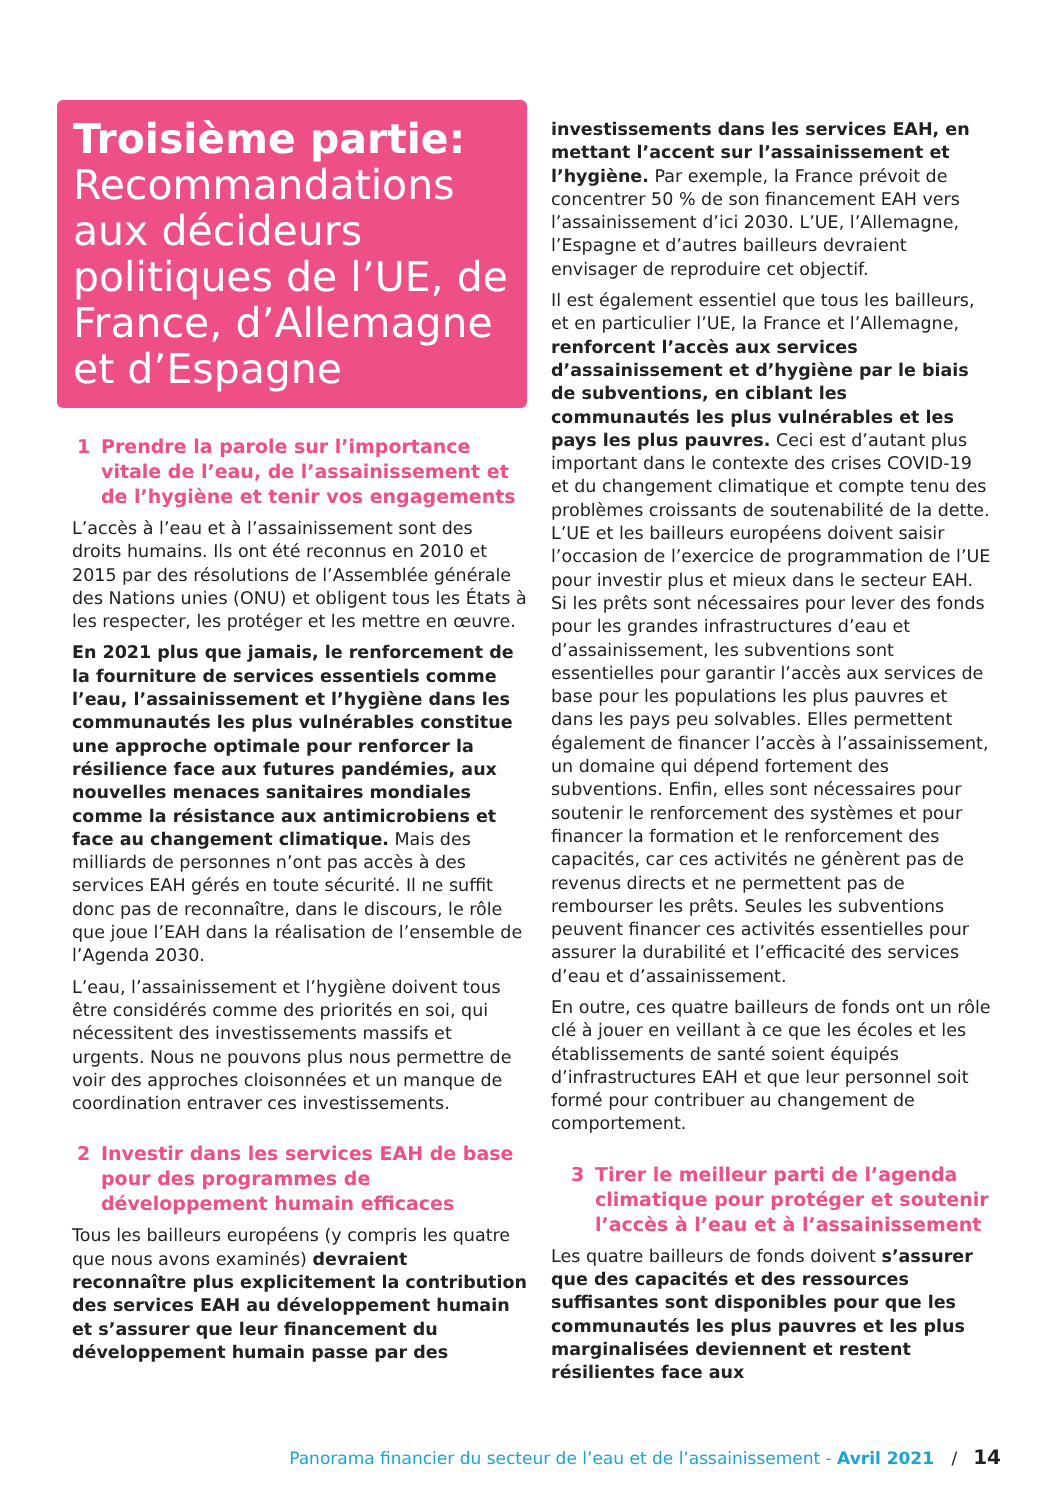Troisième partie:
Recommandations aux décideurs politiques de l’UE, de France, d’Allemagne et d’Espagne
1 Prendre la parole sur l’importance vitale de l’eau, de l’assainissement et de l’hygiène et tenir vos engagements
L’accès à l’eau et à l’assainissement sont des droits humains. Ils ont été reconnus en 2010 et 2015 par des résolutions de l’Assemblée générale des Nations unies (ONU) et obligent tous les États à les respecter, les protéger et les mettre en œuvre.
En 2021 plus que jamais, le renforcement de la fourniture de services essentiels comme l’eau, l’assainissement et l’hygiène dans les communautés les plus vulnérables constitue une approche optimale pour renforcer la résilience face aux futures pandémies, aux nouvelles menaces sanitaires mondiales comme la résistance aux antimicrobiens et face au changement climatique. Mais des milliards de personnes n’ont pas accès à des services EAH gérés en toute sécurité. Il ne suffit donc pas de reconnaître, dans le discours, le rôle que joue l’EAH dans la réalisation de l’ensemble de l’Agenda 2030.
L’eau, l’assainissement et l’hygiène doivent tous être considérés comme des priorités en soi, qui nécessitent des investissements massifs et urgents. Nous ne pouvons plus nous permettre de voir des approches cloisonnées et un manque de coordination entraver ces investissements.
2 Investir dans les services EAH de base pour des programmes de développement humain efficaces
Tous les bailleurs européens (y compris les quatre que nous avons examinés) devraient reconnaître plus explicitement la contribution des services EAH au développement humain et s’assurer que leur financement du développement humain passe par des
investissements dans les services EAH, en mettant l’accent sur l’assainissement et l’hygiène. Par exemple, la France prévoit de concentrer 50 % de son financement EAH vers l’assainissement d’ici 2030. L’UE, l’Allemagne, l’Espagne et d’autres bailleurs devraient envisager de reproduire cet objectif.
Il est également essentiel que tous les bailleurs, et en particulier l’UE, la France et l’Allemagne, renforcent l’accès aux services d’assainissement et d’hygiène par le biais de subventions, en ciblant les communautés les plus vulnérables et les pays les plus pauvres. Ceci est d’autant plus important dans le contexte des crises COVID-19 et du changement climatique et compte tenu des problèmes croissants de soutenabilité de la dette. L’UE et les bailleurs européens doivent saisir l’occasion de l’exercice de programmation de l’UE pour investir plus et mieux dans le secteur EAH. Si les prêts sont nécessaires pour lever des fonds pour les grandes infrastructures d’eau et d’assainissement, les subventions sont essentielles pour garantir l’accès aux services de base pour les populations les plus pauvres et dans les pays peu solvables. Elles permettent également de financer l’accès à l’assainissement, un domaine qui dépend fortement des subventions. Enfin, elles sont nécessaires pour soutenir le renforcement des systèmes et pour financer la formation et le renforcement des capacités, car ces activités ne génèrent pas de revenus directs et ne permettent pas de rembourser les prêts. Seules les subventions peuvent financer ces activités essentielles pour assurer la durabilité et l’efficacité des services d’eau et d’assainissement.
En outre, ces quatre bailleurs de fonds ont un rôle clé à jouer en veillant à ce que les écoles et les établissements de santé soient équipés d’infrastructures EAH et que leur personnel soit formé pour contribuer au changement de comportement.
3 Tirer le meilleur parti de l’agenda climatique pour protéger et soutenir l’accès à l’eau et à l’assainissement
Les quatre bailleurs de fonds doivent s’assurer que des capacités et des ressources suffisantes sont disponibles pour que les communautés les plus pauvres et les plus marginalisées deviennent et restent résilientes face aux
Panorama financier du secteur de l’eau et de l’assainissement - Avril 2021 / 14